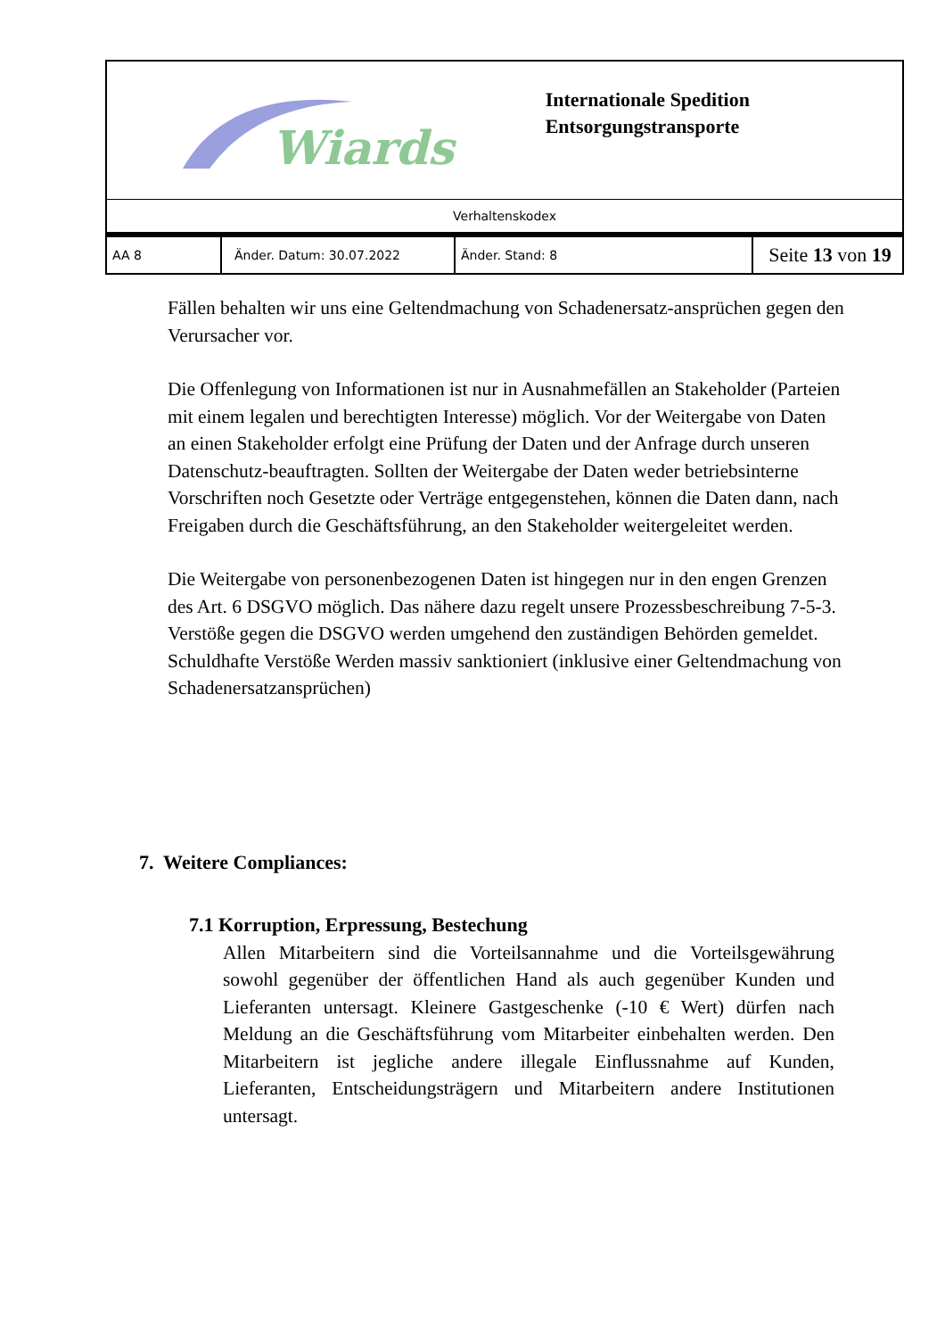| Wiards | Internationale Spedition Entsorgungstransporte |
| Verhaltenskodex |
| AA 8 | Änder. Datum: 30.07.2022 | Änder. Stand: 8 | Seite 13 von 19 |
Fällen behalten wir uns eine Geltendmachung von Schadenersatz-ansprüchen gegen den Verursacher vor.
Die Offenlegung von Informationen ist nur in Ausnahmefällen an Stakeholder (Parteien mit einem legalen und berechtigten Interesse) möglich. Vor der Weitergabe von Daten an einen Stakeholder erfolgt eine Prüfung der Daten und der Anfrage durch unseren Datenschutz-beauftragten. Sollten der Weitergabe der Daten weder betriebsinterne Vorschriften noch Gesetzte oder Verträge entgegenstehen, können die Daten dann, nach Freigaben durch die Geschäftsführung, an den Stakeholder weitergeleitet werden.
Die Weitergabe von personenbezogenen Daten ist hingegen nur in den engen Grenzen des Art. 6 DSGVO möglich. Das nähere dazu regelt unsere Prozessbeschreibung 7-5-3. Verstöße gegen die DSGVO werden umgehend den zuständigen Behörden gemeldet. Schuldhafte Verstöße Werden massiv sanktioniert (inklusive einer Geltendmachung von Schadenersatzansprüchen)
7. Weitere Compliances:
7.1 Korruption, Erpressung, Bestechung
Allen Mitarbeitern sind die Vorteilsannahme und die Vorteilsgewährung sowohl gegenüber der öffentlichen Hand als auch gegenüber Kunden und Lieferanten untersagt. Kleinere Gastgeschenke (-10 € Wert) dürfen nach Meldung an die Geschäftsführung vom Mitarbeiter einbehalten werden. Den Mitarbeitern ist jegliche andere illegale Einflussnahme auf Kunden, Lieferanten, Entscheidungsträgern und Mitarbeitern andere Institutionen untersagt.